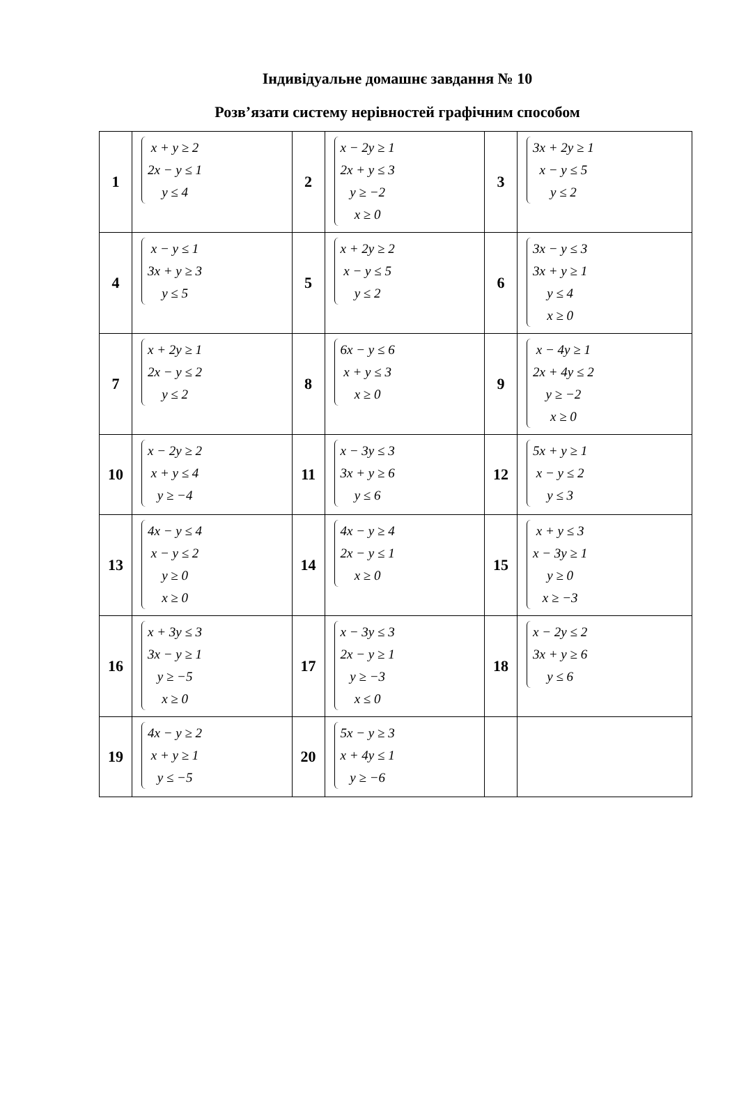Індивідуальне домашнє завдання № 10
Розв’язати систему нерівностей графічним способом
| 1 | x + y ≥ 2 2x − y ≤ 1 y ≤ 4 | 2 | x − 2y ≥ 1 2x + y ≤ 3 y ≥ −2 x ≥ 0 | 3 | 3x + 2y ≥ 1 x − y ≤ 5 y ≤ 2 |
| 4 | x − y ≤ 1 3x + y ≥ 3 y ≤ 5 | 5 | x + 2y ≥ 2 x − y ≤ 5 y ≤ 2 | 6 | 3x − y ≤ 3 3x + y ≥ 1 y ≤ 4 x ≥ 0 |
| 7 | x + 2y ≥ 1 2x − y ≤ 2 y ≤ 2 | 8 | 6x − y ≤ 6 x + y ≤ 3 x ≥ 0 | 9 | x − 4y ≥ 1 2x + 4y ≤ 2 y ≥ −2 x ≥ 0 |
| 10 | x − 2y ≥ 2 x + y ≤ 4 y ≥ −4 | 11 | x − 3y ≤ 3 3x + y ≥ 6 y ≤ 6 | 12 | 5x + y ≥ 1 x − y ≤ 2 y ≤ 3 |
| 13 | 4x − y ≤ 4 x − y ≤ 2 y ≥ 0 x ≥ 0 | 14 | 4x − y ≥ 4 2x − y ≤ 1 x ≥ 0 | 15 | x + y ≤ 3 x − 3y ≥ 1 y ≥ 0 x ≥ −3 |
| 16 | x + 3y ≤ 3 3x − y ≥ 1 y ≥ −5 x ≥ 0 | 17 | x − 3y ≤ 3 2x − y ≥ 1 y ≥ −3 x ≤ 0 | 18 | x − 2y ≤ 2 3x + y ≥ 6 y ≤ 6 |
| 19 | 4x − y ≥ 2 x + y ≥ 1 y ≤ −5 | 20 | 5x − y ≥ 3 x + 4y ≤ 1 y ≥ −6 | | |